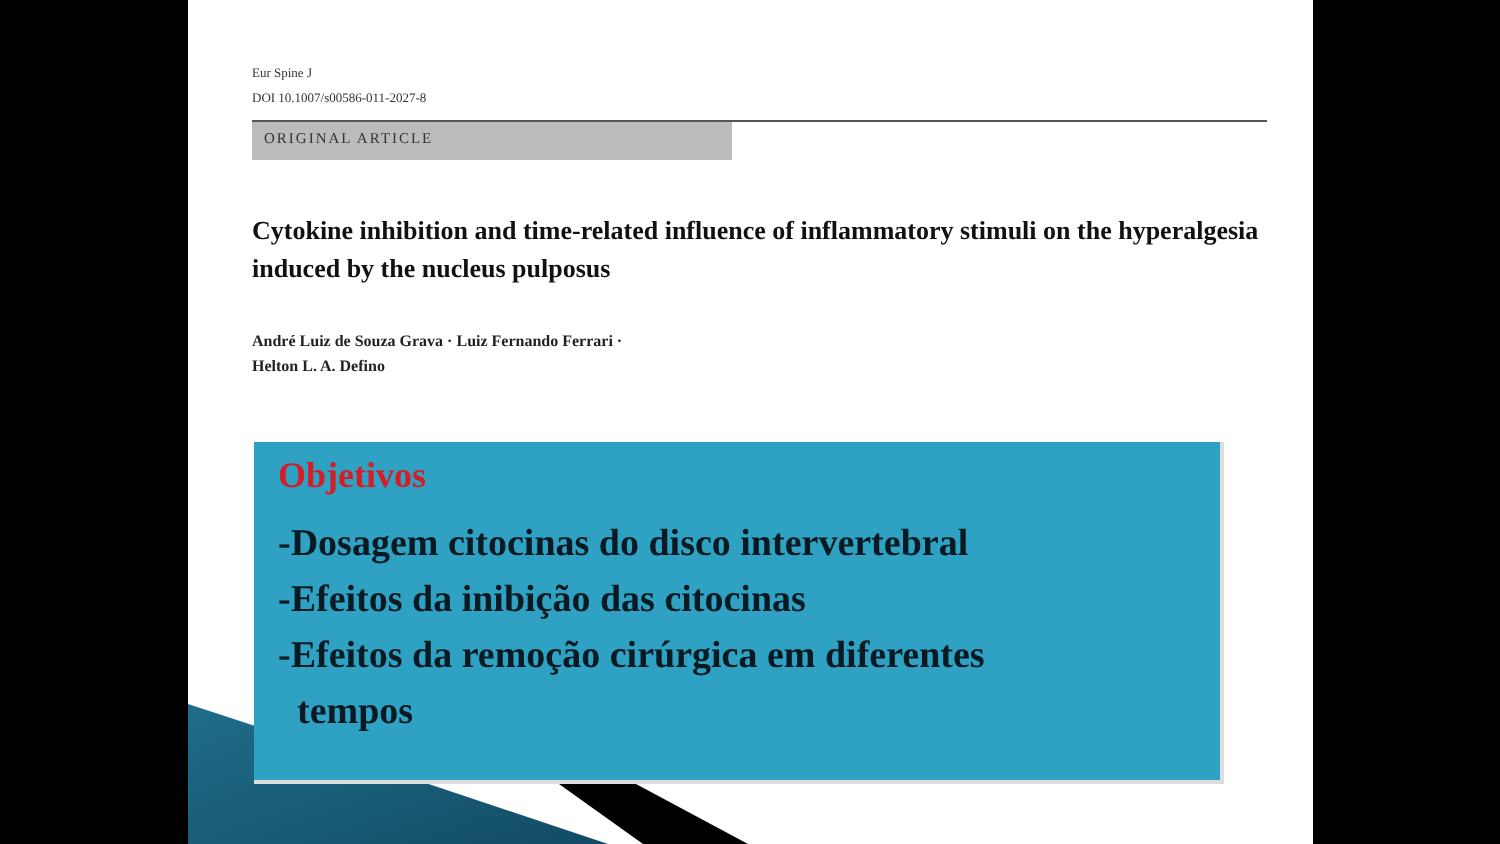Eur Spine J
DOI 10.1007/s00586-011-2027-8
ORIGINAL ARTICLE
Cytokine inhibition and time-related influence of inflammatory stimuli on the hyperalgesia induced by the nucleus pulposus
André Luiz de Souza Grava · Luiz Fernando Ferrari ·
Helton L. A. Defino
Objetivos
-Dosagem citocinas do disco intervertebral
-Efeitos da inibição das citocinas
-Efeitos da remoção cirúrgica em diferentes
tempos